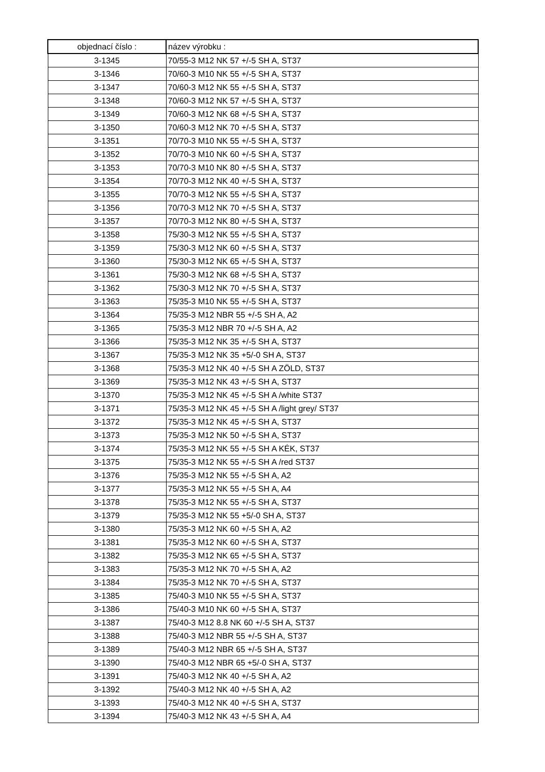| objednací číslo : | název výrobku : |
| --- | --- |
| 3-1345 | 70/55-3 M12 NK 57 +/-5 SH A, ST37 |
| 3-1346 | 70/60-3 M10 NK 55 +/-5 SH A, ST37 |
| 3-1347 | 70/60-3 M12 NK 55 +/-5 SH A, ST37 |
| 3-1348 | 70/60-3 M12 NK 57 +/-5 SH A, ST37 |
| 3-1349 | 70/60-3 M12 NK 68 +/-5 SH A, ST37 |
| 3-1350 | 70/60-3 M12 NK 70 +/-5 SH A, ST37 |
| 3-1351 | 70/70-3 M10 NK 55 +/-5 SH A, ST37 |
| 3-1352 | 70/70-3 M10 NK 60 +/-5 SH A, ST37 |
| 3-1353 | 70/70-3 M10 NK 80 +/-5 SH A, ST37 |
| 3-1354 | 70/70-3 M12 NK 40 +/-5 SH A, ST37 |
| 3-1355 | 70/70-3 M12 NK 55 +/-5 SH A, ST37 |
| 3-1356 | 70/70-3 M12 NK 70 +/-5 SH A, ST37 |
| 3-1357 | 70/70-3 M12 NK 80 +/-5 SH A, ST37 |
| 3-1358 | 75/30-3 M12 NK 55 +/-5 SH A, ST37 |
| 3-1359 | 75/30-3 M12 NK 60 +/-5 SH A, ST37 |
| 3-1360 | 75/30-3 M12 NK 65 +/-5 SH A, ST37 |
| 3-1361 | 75/30-3 M12 NK 68 +/-5 SH A, ST37 |
| 3-1362 | 75/30-3 M12 NK 70 +/-5 SH A, ST37 |
| 3-1363 | 75/35-3 M10 NK 55 +/-5 SH A, ST37 |
| 3-1364 | 75/35-3 M12 NBR 55 +/-5 SH A, A2 |
| 3-1365 | 75/35-3 M12 NBR 70 +/-5 SH A, A2 |
| 3-1366 | 75/35-3 M12 NK 35 +/-5 SH A, ST37 |
| 3-1367 | 75/35-3 M12 NK 35 +5/-0 SH A, ST37 |
| 3-1368 | 75/35-3 M12 NK 40 +/-5 SH A ZÖLD, ST37 |
| 3-1369 | 75/35-3 M12 NK 43 +/-5 SH A, ST37 |
| 3-1370 | 75/35-3 M12 NK 45 +/-5 SH A /white ST37 |
| 3-1371 | 75/35-3 M12 NK 45 +/-5 SH A /light grey/ ST37 |
| 3-1372 | 75/35-3 M12 NK 45 +/-5 SH A, ST37 |
| 3-1373 | 75/35-3 M12 NK 50 +/-5 SH A, ST37 |
| 3-1374 | 75/35-3 M12 NK 55 +/-5 SH A KÉK, ST37 |
| 3-1375 | 75/35-3 M12 NK 55 +/-5 SH A /red ST37 |
| 3-1376 | 75/35-3 M12 NK 55 +/-5 SH A, A2 |
| 3-1377 | 75/35-3 M12 NK 55 +/-5 SH A, A4 |
| 3-1378 | 75/35-3 M12 NK 55 +/-5 SH A, ST37 |
| 3-1379 | 75/35-3 M12 NK 55 +5/-0 SH A, ST37 |
| 3-1380 | 75/35-3 M12 NK 60 +/-5 SH A, A2 |
| 3-1381 | 75/35-3 M12 NK 60 +/-5 SH A, ST37 |
| 3-1382 | 75/35-3 M12 NK 65 +/-5 SH A, ST37 |
| 3-1383 | 75/35-3 M12 NK 70 +/-5 SH A, A2 |
| 3-1384 | 75/35-3 M12 NK 70 +/-5 SH A, ST37 |
| 3-1385 | 75/40-3 M10 NK 55 +/-5 SH A, ST37 |
| 3-1386 | 75/40-3 M10 NK 60 +/-5 SH A, ST37 |
| 3-1387 | 75/40-3 M12 8.8 NK 60 +/-5 SH A, ST37 |
| 3-1388 | 75/40-3 M12 NBR 55 +/-5 SH A, ST37 |
| 3-1389 | 75/40-3 M12 NBR 65 +/-5 SH A, ST37 |
| 3-1390 | 75/40-3 M12 NBR 65 +5/-0 SH A, ST37 |
| 3-1391 | 75/40-3 M12 NK 40 +/-5 SH A, A2 |
| 3-1392 | 75/40-3 M12 NK 40 +/-5 SH A, A2 |
| 3-1393 | 75/40-3 M12 NK 40 +/-5 SH A, ST37 |
| 3-1394 | 75/40-3 M12 NK 43 +/-5 SH A, A4 |